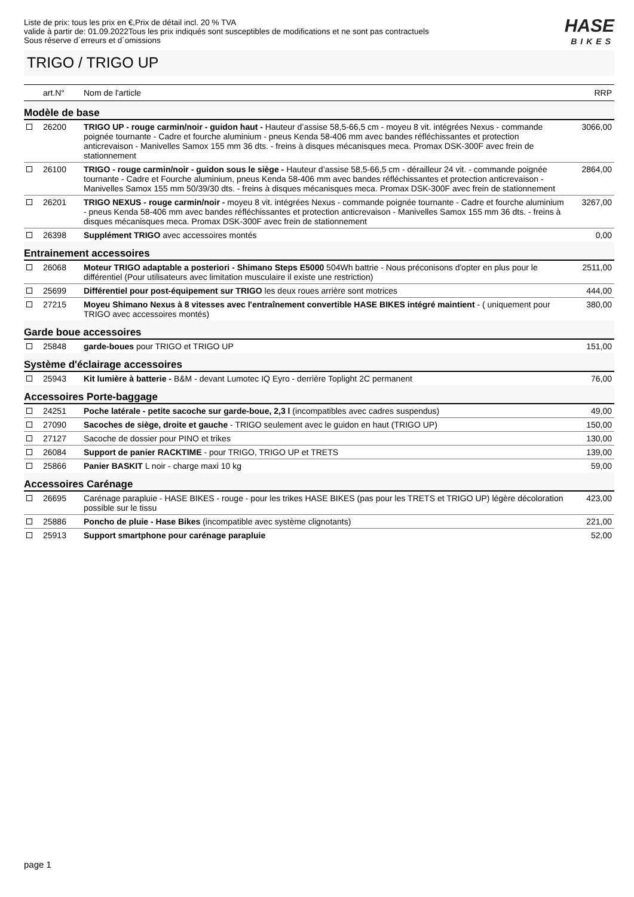Liste de prix: tous les prix en €,Prix de détail incl. 20 % TVA
valide à partir de: 01.09.2022Tous les prix indiqués sont susceptibles de modifications et ne sont pas contractuels
Sous réserve d´erreurs et d´omissions
HASE
BIKES
TRIGO / TRIGO UP
| | art.N° | Nom de l'article | RRP |
| --- | --- | --- | --- |
| Modèle de base | | | |
| | 26200 | TRIGO UP - rouge carmin/noir - guidon haut - Hauteur d’assise 58,5-66,5 cm - moyeu 8 vit. intégrées Nexus - commande poignée tournante - Cadre et fourche aluminium - pneus Kenda 58-406 mm avec bandes réfléchissantes et protection anticrevaison - Manivelles Samox 155 mm 36 dts. - freins à disques mécanisques meca. Promax DSK-300F avec frein de stationnement | 3066,00 |
| | 26100 | TRIGO - rouge carmin/noir - guidon sous le siège - Hauteur d’assise 58,5-66,5 cm - dérailleur 24 vit. - commande poignée tournante - Cadre et Fourche aluminium, pneus Kenda 58-406 mm avec bandes réfléchissantes et protection anticrevaison - Manivelles Samox 155 mm 50/39/30 dts. - freins à disques mécanisques meca. Promax DSK-300F avec frein de stationnement | 2864,00 |
| | 26201 | TRIGO NEXUS - rouge carmin/noir - moyeu 8 vit. intégrées Nexus - commande poignée tournante - Cadre et fourche aluminium - pneus Kenda 58-406 mm avec bandes réfléchissantes et protection anticrevaison - Manivelles Samox 155 mm 36 dts. - freins à disques mécanisques meca. Promax DSK-300F avec frein de stationnement | 3267,00 |
| | 26398 | Supplément TRIGO avec accessoires montés | 0,00 |
| Entrainement accessoires | | | |
| | 26068 | Moteur TRIGO adaptable a posteriori - Shimano Steps E5000 504Wh battrie - Nous préconisons d'opter en plus pour le différentiel (Pour utilisateurs avec limitation musculaire il existe une restriction) | 2511,00 |
| | 25699 | Différentiel pour post-équipement sur TRIGO les deux roues arrière sont motrices | 444,00 |
| | 27215 | Moyeu Shimano Nexus à 8 vitesses avec l'entraînement convertible HASE BIKES intégré maintient - ( uniquement pour TRIGO avec accessoires montés) | 380,00 |
| Garde boue accessoires | | | |
| | 25848 | garde-boues pour TRIGO et TRIGO UP | 151,00 |
| Système d'éclairage accessoires | | | |
| | 25943 | Kit lumière à batterie - B&M - devant Lumotec IQ Eyro - derrière Toplight 2C permanent | 76,00 |
| Accessoires Porte-baggage | | | |
| | 24251 | Poche latérale - petite sacoche sur garde-boue, 2,3 l (incompatibles avec cadres suspendus) | 49,00 |
| | 27090 | Sacoches de siège, droite et gauche - TRIGO seulement avec le guidon en haut (TRIGO UP) | 150,00 |
| | 27127 | Sacoche de dossier pour PINO et trikes | 130,00 |
| | 26084 | Support de panier RACKTIME - pour TRIGO, TRIGO UP et TRETS | 139,00 |
| | 25866 | Panier BASKIT L noir - charge maxi 10 kg | 59,00 |
| Accessoires Carénage | | | |
| | 26695 | Carénage parapluie - HASE BIKES - rouge - pour les trikes HASE BIKES (pas pour les TRETS et TRIGO UP) légère décoloration possible sur le tissu | 423,00 |
| | 25886 | Poncho de pluie - Hase Bikes (incompatible avec système clignotants) | 221,00 |
| | 25913 | Support smartphone pour carénage parapluie | 52,00 |
page 1